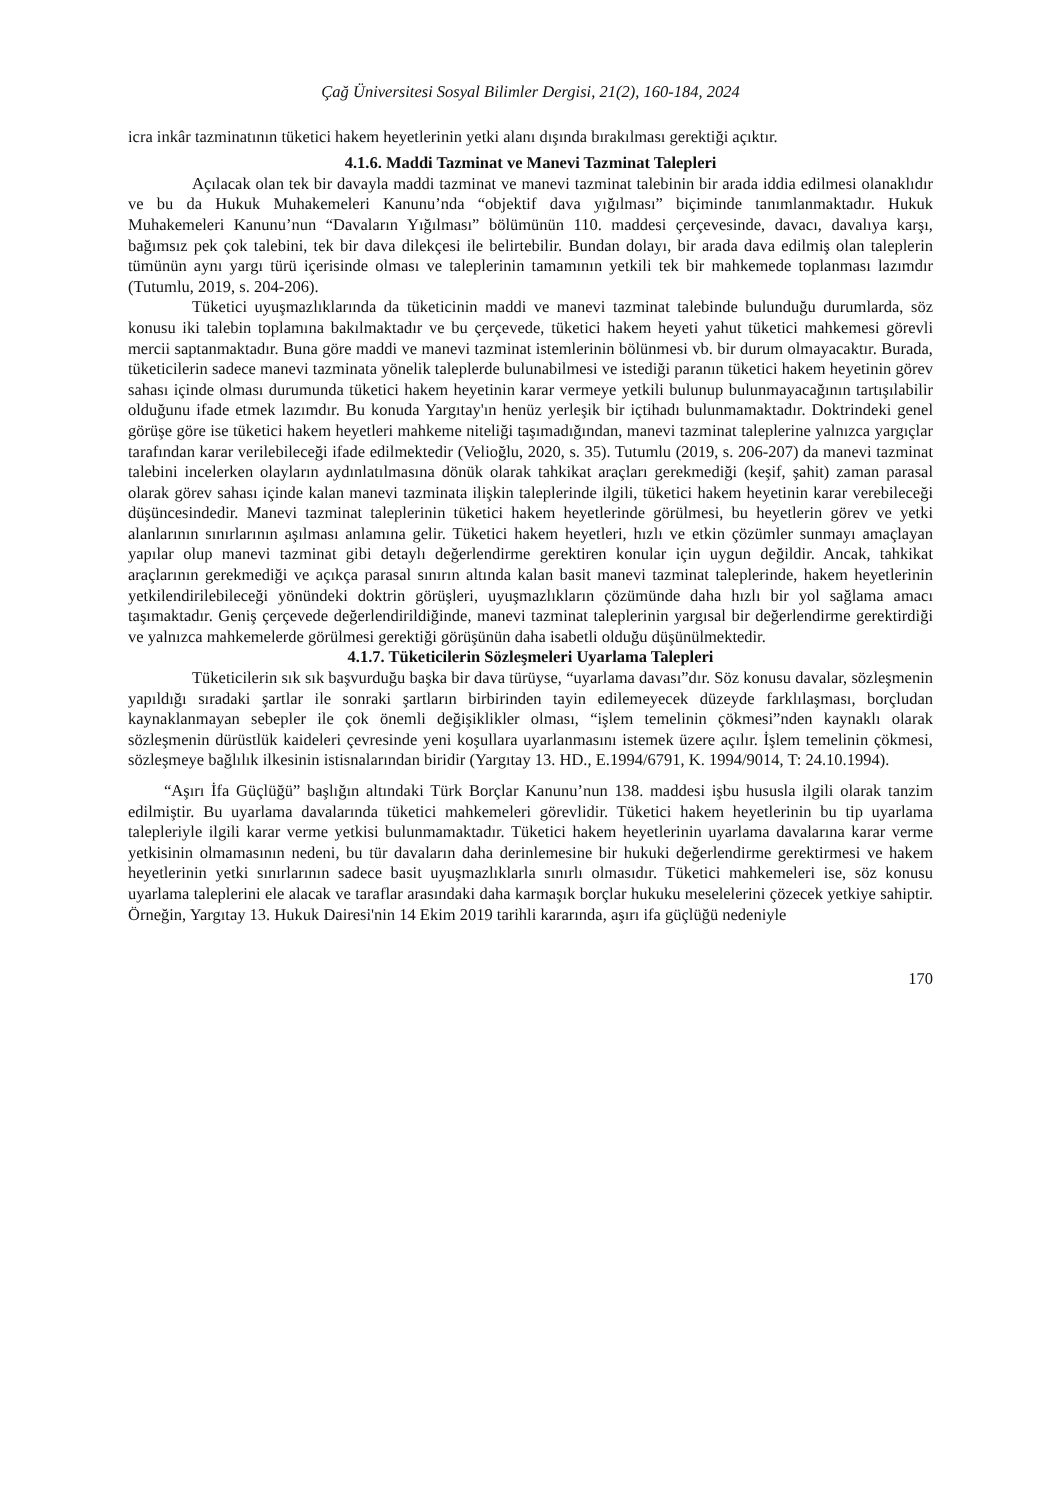Çağ Üniversitesi Sosyal Bilimler Dergisi, 21(2), 160-184, 2024
icra inkâr tazminatının tüketici hakem heyetlerinin yetki alanı dışında bırakılması gerektiği açıktır.
4.1.6. Maddi Tazminat ve Manevi Tazminat Talepleri
Açılacak olan tek bir davayla maddi tazminat ve manevi tazminat talebinin bir arada iddia edilmesi olanaklıdır ve bu da Hukuk Muhakemeleri Kanunu’nda “objektif dava yığılması” biçiminde tanımlanmaktadır. Hukuk Muhakemeleri Kanunu’nun “Davaların Yığılması” bölümünün 110. maddesi çerçevesinde, davacı, davalıya karşı, bağımsız pek çok talebini, tek bir dava dilekçesi ile belirtebilir. Bundan dolayı, bir arada dava edilmiş olan taleplerin tümünün aynı yargı türü içerisinde olması ve taleplerinin tamamının yetkili tek bir mahkemede toplanması lazımdır (Tutumlu, 2019, s. 204-206).
Tüketici uyuşmazlıklarında da tüketicinin maddi ve manevi tazminat talebinde bulunduğu durumlarda, söz konusu iki talebin toplamına bakılmaktadır ve bu çerçevede, tüketici hakem heyeti yahut tüketici mahkemesi görevli mercii saptanmaktadır. Buna göre maddi ve manevi tazminat istemlerinin bölünmesi vb. bir durum olmayacaktır. Burada, tüketicilerin sadece manevi tazminata yönelik taleplerde bulunabilmesi ve istediği paranın tüketici hakem heyetinin görev sahası içinde olması durumunda tüketici hakem heyetinin karar vermeye yetkili bulunup bulunmayacağının tartışılabilir olduğunu ifade etmek lazımdır. Bu konuda Yargıtay'ın henüz yerleşik bir içtihadı bulunmamaktadır. Doktrindeki genel görüşe göre ise tüketici hakem heyetleri mahkeme niteliği taşımadığından, manevi tazminat taleplerine yalnızca yargıçlar tarafından karar verilebileceği ifade edilmektedir (Velioğlu, 2020, s. 35). Tutumlu (2019, s. 206-207) da manevi tazminat talebini incelerken olayların aydınlatılmasına dönük olarak tahkikat araçları gerekmediği (keşif, şahit) zaman parasal olarak görev sahası içinde kalan manevi tazminata ilişkin taleplerinde ilgili, tüketici hakem heyetinin karar verebileceği düşüncesindedir. Manevi tazminat taleplerinin tüketici hakem heyetlerinde görülmesi, bu heyetlerin görev ve yetki alanlarının sınırlarının aşılması anlamına gelir. Tüketici hakem heyetleri, hızlı ve etkin çözümler sunmayı amaçlayan yapılar olup manevi tazminat gibi detaylı değerlendirme gerektiren konular için uygun değildir. Ancak, tahkikat araçlarının gerekmediği ve açıkça parasal sınırın altında kalan basit manevi tazminat taleplerinde, hakem heyetlerinin yetkilendirilebileceği yönündeki doktrin görüşleri, uyuşmazlıkların çözümünde daha hızlı bir yol sağlama amacı taşımaktadır. Geniş çerçevede değerlendirildiğinde, manevi tazminat taleplerinin yargısal bir değerlendirme gerektirdiği ve yalnızca mahkemelerde görülmesi gerektiği görüşünün daha isabetli olduğu düşünülmektedir.
4.1.7. Tüketicilerin Sözleşmeleri Uyarlama Talepleri
Tüketicilerin sık sık başvurduğu başka bir dava türüyse, “uyarlama davası”dır. Söz konusu davalar, sözleşmenin yapıldığı sıradaki şartlar ile sonraki şartların birbirinden tayin edilemeyecek düzeyde farklılaşması, borçludan kaynaklanmayan sebepler ile çok önemli değişiklikler olması, “işlem temelinin çökmesi”nden kaynaklı olarak sözleşmenin dürüstlük kaideleri çevresinde yeni koşullara uyarlanmasını istemek üzere açılır. İşlem temelinin çökmesi, sözleşmeye bağlılık ilkesinin istisnalarından biridir (Yargıtay 13. HD., E.1994/6791, K. 1994/9014, T: 24.10.1994).
“Aşırı İfa Güçlüğü” başlığın altındaki Türk Borçlar Kanunu’nun 138. maddesi işbu hususla ilgili olarak tanzim edilmiştir. Bu uyarlama davalarında tüketici mahkemeleri görevlidir. Tüketici hakem heyetlerinin bu tip uyarlama talepleriyle ilgili karar verme yetkisi bulunmamaktadır. Tüketici hakem heyetlerinin uyarlama davalarına karar verme yetkisinin olmamasının nedeni, bu tür davaların daha derinlemesine bir hukuki değerlendirme gerektirmesi ve hakem heyetlerinin yetki sınırlarının sadece basit uyuşmazlıklarla sınırlı olmasıdır. Tüketici mahkemeleri ise, söz konusu uyarlama taleplerini ele alacak ve taraflar arasındaki daha karmaşık borçlar hukuku meselelerini çözecek yetkiye sahiptir. Örneğin, Yargıtay 13. Hukuk Dairesi'nin 14 Ekim 2019 tarihli kararında, aşırı ifa güçlüğü nedeniyle
170